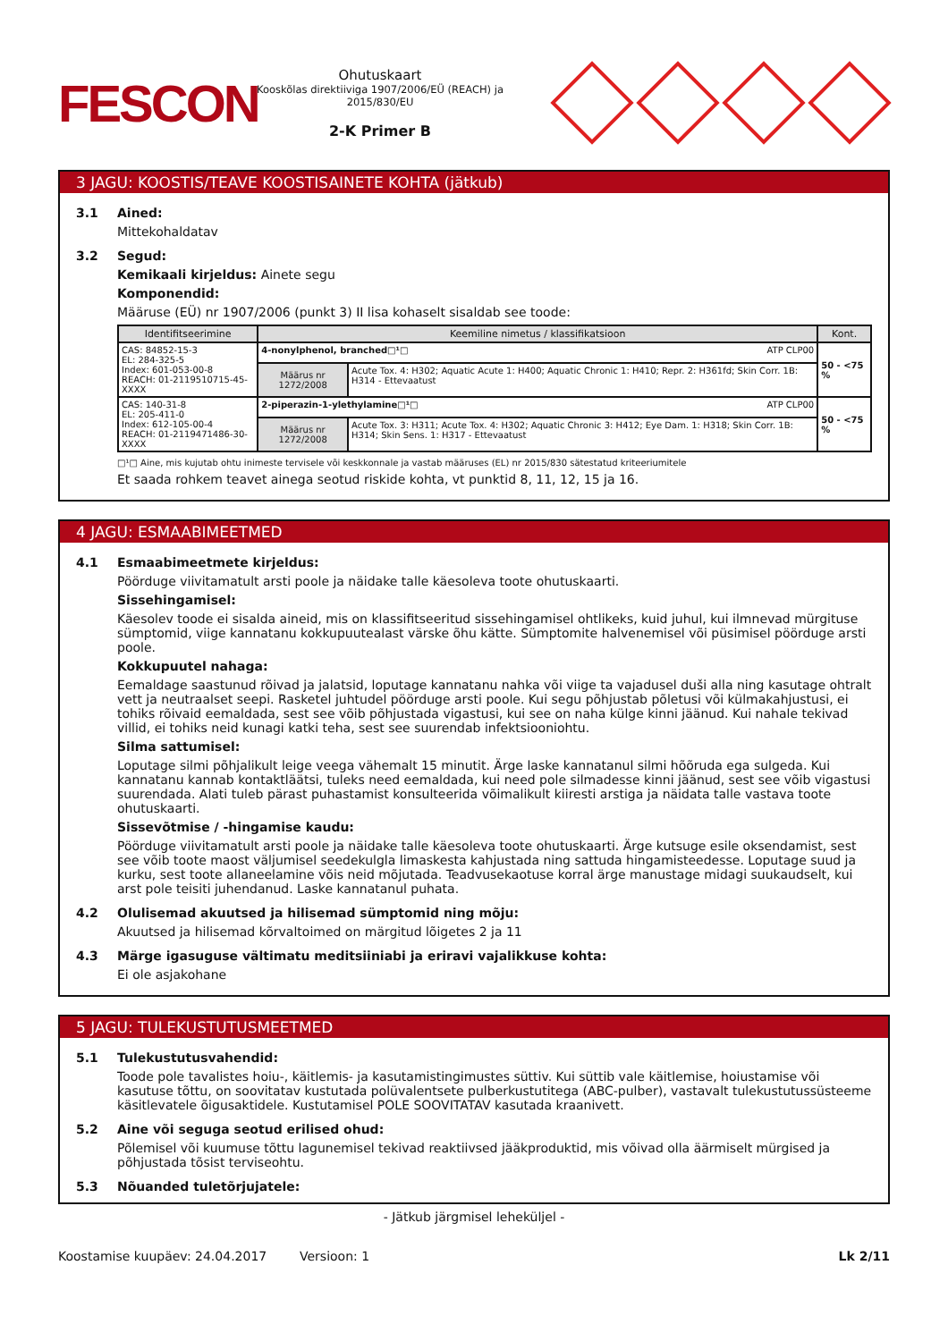FESCON
Ohutuskaart
Kooskõlas direktiiviga 1907/2006/EÜ (REACH) ja 2015/830/EU
2-K Primer B
3 JAGU: KOOSTIS/TEAVE KOOSTISAINETE KOHTA (jätkub)
3.1 Ained:
Mittekohaldatav
3.2 Segud:
Kemikaali kirjeldus: Ainete segu
Komponendid:
Määruse (EÜ) nr 1907/2006 (punkt 3) II lisa kohaselt sisaldab see toode:
| Identifitseerimine | Keemiline nimetus / klassifikatsioon | | Kont. |
| --- | --- | --- | --- |
| CAS: 84852-15-3 EL: 284-325-5 Index: 601-053-00-8 REACH: 01-2119510715-45-XXXX | 4-nonylphenol, branched□¹□ ATP CLP00 | | 50 - <75 % |
| | Määrus nr 1272/2008 | Acute Tox. 4: H302; Aquatic Acute 1: H400; Aquatic Chronic 1: H410; Repr. 2: H361fd; Skin Corr. 1B: H314 - Ettevaatust | |
| CAS: 140-31-8 EL: 205-411-0 Index: 612-105-00-4 REACH: 01-2119471486-30-XXXX | 2-piperazin-1-ylethylamine□¹□ ATP CLP00 | | 50 - <75 % |
| | Määrus nr 1272/2008 | Acute Tox. 3: H311; Acute Tox. 4: H302; Aquatic Chronic 3: H412; Eye Dam. 1: H318; Skin Corr. 1B: H314; Skin Sens. 1: H317 - Ettevaatust | |
□¹□ Aine, mis kujutab ohtu inimeste tervisele või keskkonnale ja vastab määruses (EL) nr 2015/830 sätestatud kriteeriumitele
Et saada rohkem teavet ainega seotud riskide kohta, vt punktid 8, 11, 12, 15 ja 16.
4 JAGU: ESMAABIMEETMED
4.1 Esmaabimeetmete kirjeldus:
Pöörduge viivitamatult arsti poole ja näidake talle käesoleva toote ohutuskaarti.
Sissehingamisel:
Käesolev toode ei sisalda aineid, mis on klassifitseeritud sissehingamisel ohtlikeks, kuid juhul, kui ilmnevad mürgituse sümptomid, viige kannatanu kokkupuutealast värske õhu kätte. Sümptomite halvenemisel või püsimisel pöörduge arsti poole.
Kokkupuutel nahaga:
Eemaldage saastunud rõivad ja jalatsid, loputage kannatanu nahka või viige ta vajadusel duši alla ning kasutage ohtralt vett ja neutraalset seepi. Rasketel juhtudel pöörduge arsti poole. Kui segu põhjustab põletusi või külmakahjustusi, ei tohiks rõivaid eemaldada, sest see võib põhjustada vigastusi, kui see on naha külge kinni jäänud. Kui nahale tekivad villid, ei tohiks neid kunagi katki teha, sest see suurendab infektsiooniohtu.
Silma sattumisel:
Loputage silmi põhjalikult leige veega vähemalt 15 minutit. Ärge laske kannatanul silmi hõõruda ega sulgeda. Kui kannatanu kannab kontaktläätsi, tuleks need eemaldada, kui need pole silmadesse kinni jäänud, sest see võib vigastusi suurendada. Alati tuleb pärast puhastamist konsulteerida võimalikult kiiresti arstiga ja näidata talle vastava toote ohutuskaarti.
Sissevõtmise / -hingamise kaudu:
Pöörduge viivitamatult arsti poole ja näidake talle käesoleva toote ohutuskaarti. Ärge kutsuge esile oksendamist, sest see võib toote maost väljumisel seedekulgla limaskesta kahjustada ning sattuda hingamisteedesse. Loputage suud ja kurku, sest toote allaneelamine võis neid mõjutada. Teadvusekaotuse korral ärge manustage midagi suukaudselt, kui arst pole teisiti juhendanud. Laske kannatanul puhata.
4.2 Olulisemad akuutsed ja hilisemad sümptomid ning mõju:
Akuutsed ja hilisemad kõrvaltoimed on märgitud lõigetes 2 ja 11
4.3 Märge igasuguse vältimatu meditsiiniabi ja eriravi vajalikkuse kohta:
Ei ole asjakohane
5 JAGU: TULEKUSTUTUSMEETMED
5.1 Tulekustutusvahendid:
Toode pole tavalistes hoiu-, käitlemis- ja kasutamistingimustes süttiv. Kui süttib vale käitlemise, hoiustamise või kasutuse tõttu, on soovitatav kustutada polüvalentsete pulberkustutitega (ABC-pulber), vastavalt tulekustutussüsteeme käsitlevatele õigusaktidele. Kustutamisel POLE SOOVITATAV kasutada kraanivett.
5.2 Aine või seguga seotud erilised ohud:
Põlemisel või kuumuse tõttu lagunemisel tekivad reaktiivsed jääkproduktid, mis võivad olla äärmiselt mürgised ja põhjustada tõsist terviseohtu.
5.3 Nõuanded tuletõrjujatele:
- Jätkub järgmisel leheküljel -
Koostamise kuupäev: 24.04.2017 Versioon: 1 Lk 2/11